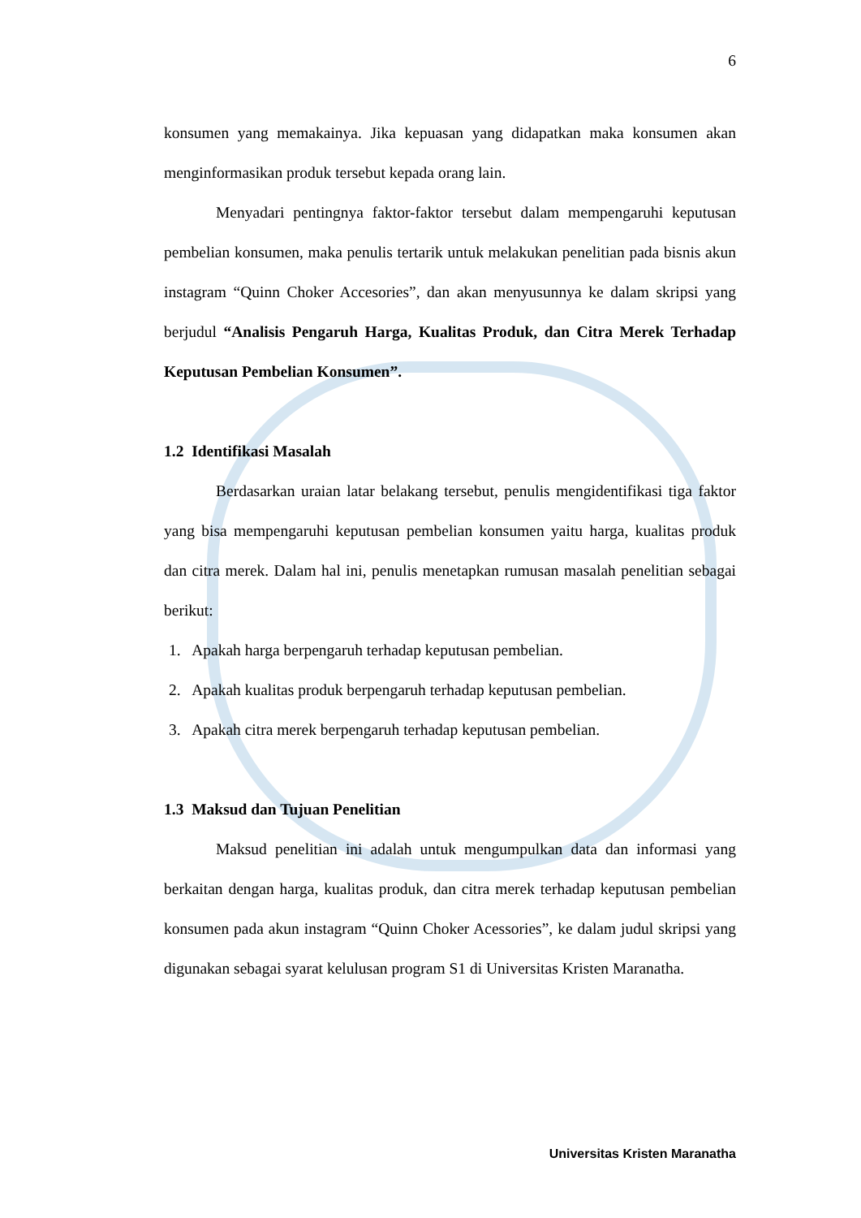6
konsumen yang memakainya. Jika kepuasan yang didapatkan maka konsumen akan menginformasikan produk tersebut kepada orang lain.
Menyadari pentingnya faktor-faktor tersebut dalam mempengaruhi keputusan pembelian konsumen, maka penulis tertarik untuk melakukan penelitian pada bisnis akun instagram “Quinn Choker Accesories”, dan akan menyusunnya ke dalam skripsi yang berjudul “Analisis Pengaruh Harga, Kualitas Produk, dan Citra Merek Terhadap Keputusan Pembelian Konsumen”.
1.2 Identifikasi Masalah
Berdasarkan uraian latar belakang tersebut, penulis mengidentifikasi tiga faktor yang bisa mempengaruhi keputusan pembelian konsumen yaitu harga, kualitas produk dan citra merek. Dalam hal ini, penulis menetapkan rumusan masalah penelitian sebagai berikut:
1. Apakah harga berpengaruh terhadap keputusan pembelian.
2. Apakah kualitas produk berpengaruh terhadap keputusan pembelian.
3. Apakah citra merek berpengaruh terhadap keputusan pembelian.
1.3 Maksud dan Tujuan Penelitian
Maksud penelitian ini adalah untuk mengumpulkan data dan informasi yang berkaitan dengan harga, kualitas produk, dan citra merek terhadap keputusan pembelian konsumen pada akun instagram “Quinn Choker Acessories”, ke dalam judul skripsi yang digunakan sebagai syarat kelulusan program S1 di Universitas Kristen Maranatha.
Universitas Kristen Maranatha